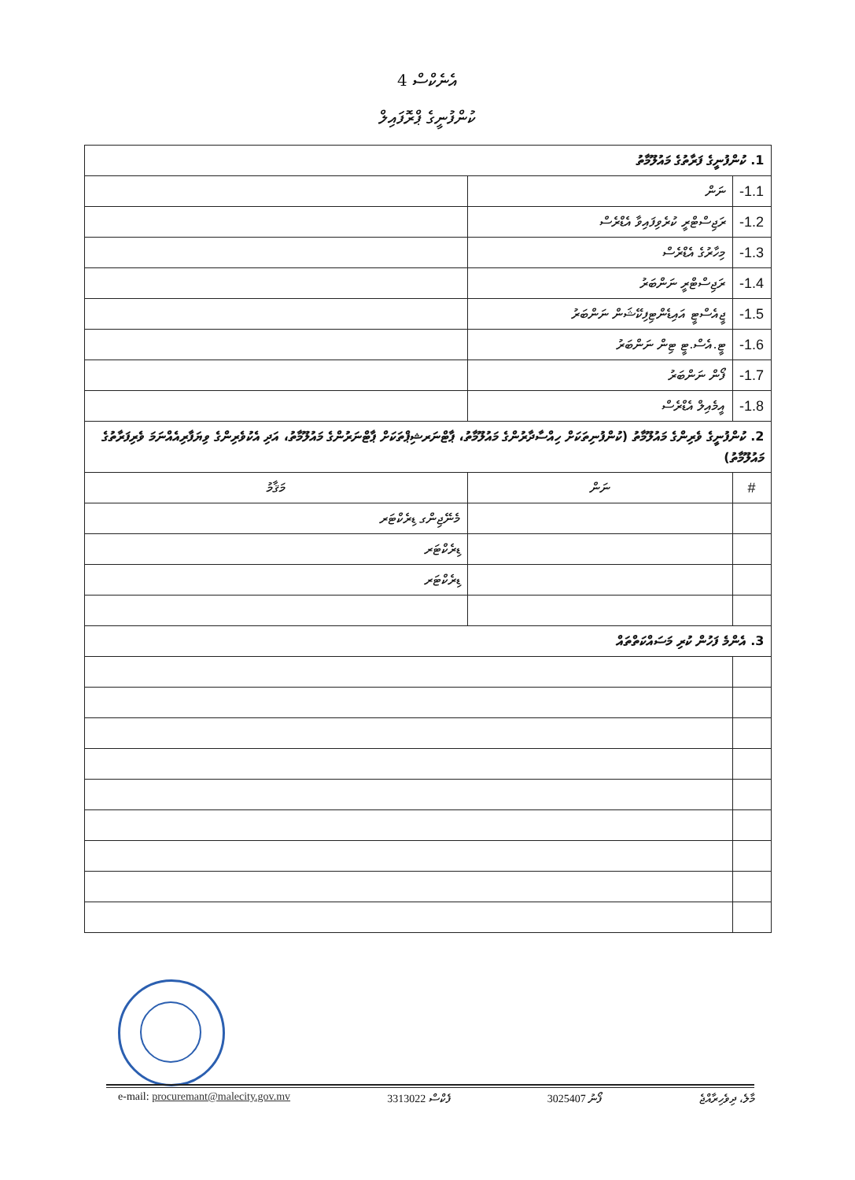އެނެކްސް 4
ކުންފުނީގެ ޕްރޮފައިލް
| 1. ކުންފުނީގެ ފަރާތުގެ މައުލޫމާތު | | |
| 1.1- | ނަން | |
| 1.2- | ރަޖިސްޓްރީ ކުރެވިފައިވާ އެޑްރެސް | |
| 1.3- | މިހާރުގެ އެޑްރެސް | |
| 1.4- | ރަޖިސްޓްރީ ނަންބަރު | |
| 1.5- | ޖީއެސްޓީ އައިޑެންޓިފިކޭޝަން ނަންބަރު | |
| 1.6- | ޓީ.އެސް.ޓީ ޓިން ނަންބަރު | |
| 1.7- | ފޯން ނަންބަރު | |
| 1.8- | އީމެއިލް އެޑްރެސް | |
| 2. ކުންފުނީގެ ވެރިންގެ މައުލޫމާތު (ކުންފުނިތަކަށް ހިއްސާދާރުންގެ މައުލޫމާތު، ޕާޓްނަރޝިޕްތަކަށް ޕާޓްނަރުންގެ މައުލޫމާތު، އަދި އެކުވެރިންގެ ވިޔަފާރިއެއްނަމަ ވެރިފަރާތުގެ މައުލޫމާތު) | | |
| # | ނަން | މަޤާމު |
| | | މެނޭޖިންގ ޑިރެކްޓަރ |
| | | ޑިރެކްޓަރ |
| | | ޑިރެކްޓަރ |
| 3. އެންމެ ފަހުން ކުރި މަސައްކަތްތައް | | |
e-mail: procuremant@malecity.gov.mv 3313022 ފެކްސް 3025407 ފޯނު މާލެ، ދިވެހިރާއްޖެ